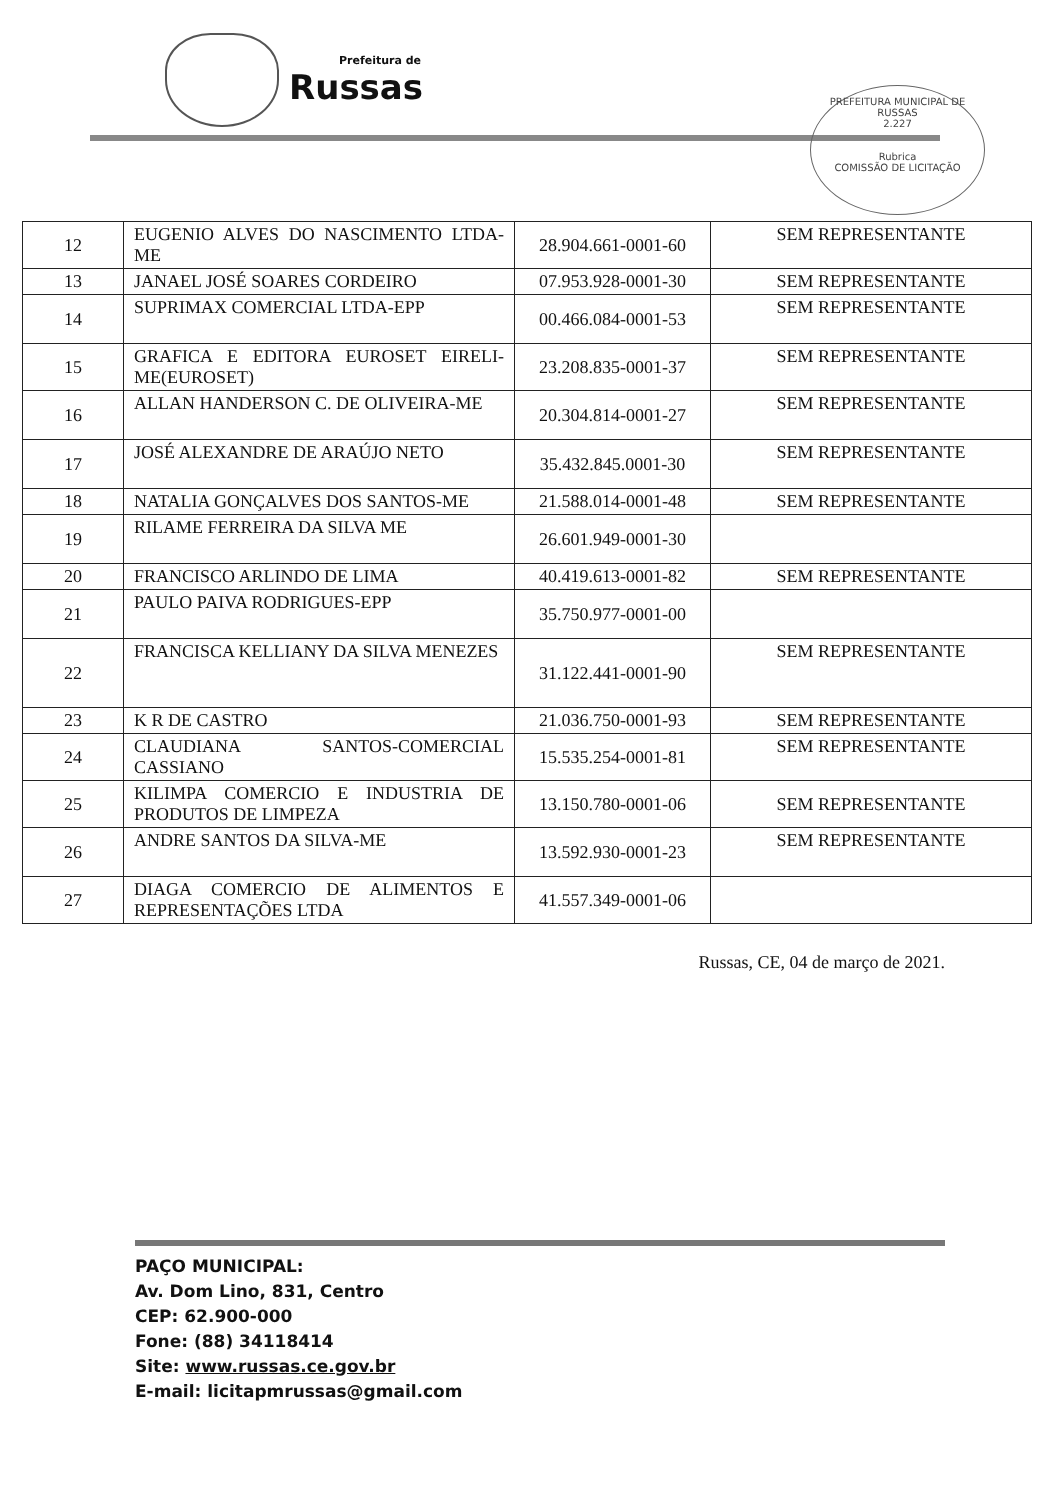Prefeitura de
Russas
PREFEITURA MUNICIPAL DE RUSSAS
2.227
Rubrica
COMISSÃO DE LICITAÇÃO
| 12 | EUGENIO ALVES DO NASCIMENTO LTDA-ME | 28.904.661-0001-60 | SEM REPRESENTANTE |
| 13 | JANAEL JOSÉ SOARES CORDEIRO | 07.953.928-0001-30 | SEM REPRESENTANTE |
| 14 | SUPRIMAX COMERCIAL LTDA-EPP | 00.466.084-0001-53 | SEM REPRESENTANTE |
| 15 | GRAFICA E EDITORA EUROSET EIRELI-ME(EUROSET) | 23.208.835-0001-37 | SEM REPRESENTANTE |
| 16 | ALLAN HANDERSON C. DE OLIVEIRA-ME | 20.304.814-0001-27 | SEM REPRESENTANTE |
| 17 | JOSÉ ALEXANDRE DE ARAÚJO NETO | 35.432.845.0001-30 | SEM REPRESENTANTE |
| 18 | NATALIA GONÇALVES DOS SANTOS-ME | 21.588.014-0001-48 | SEM REPRESENTANTE |
| 19 | RILAME FERREIRA DA SILVA ME | 26.601.949-0001-30 | |
| 20 | FRANCISCO ARLINDO DE LIMA | 40.419.613-0001-82 | SEM REPRESENTANTE |
| 21 | PAULO PAIVA RODRIGUES-EPP | 35.750.977-0001-00 | |
| 22 | FRANCISCA KELLIANY DA SILVA MENEZES | 31.122.441-0001-90 | SEM REPRESENTANTE |
| 23 | K R DE CASTRO | 21.036.750-0001-93 | SEM REPRESENTANTE |
| 24 | CLAUDIANA SANTOS-COMERCIAL CASSIANO | 15.535.254-0001-81 | SEM REPRESENTANTE |
| 25 | KILIMPA COMERCIO E INDUSTRIA DE PRODUTOS DE LIMPEZA | 13.150.780-0001-06 | SEM REPRESENTANTE |
| 26 | ANDRE SANTOS DA SILVA-ME | 13.592.930-0001-23 | SEM REPRESENTANTE |
| 27 | DIAGA COMERCIO DE ALIMENTOS E REPRESENTAÇÕES LTDA | 41.557.349-0001-06 | |
Russas, CE, 04 de março de 2021.
PAÇO MUNICIPAL:
Av. Dom Lino, 831, Centro
CEP: 62.900-000
Fone: (88) 34118414
Site: www.russas.ce.gov.br
E-mail: licitapmrussas@gmail.com